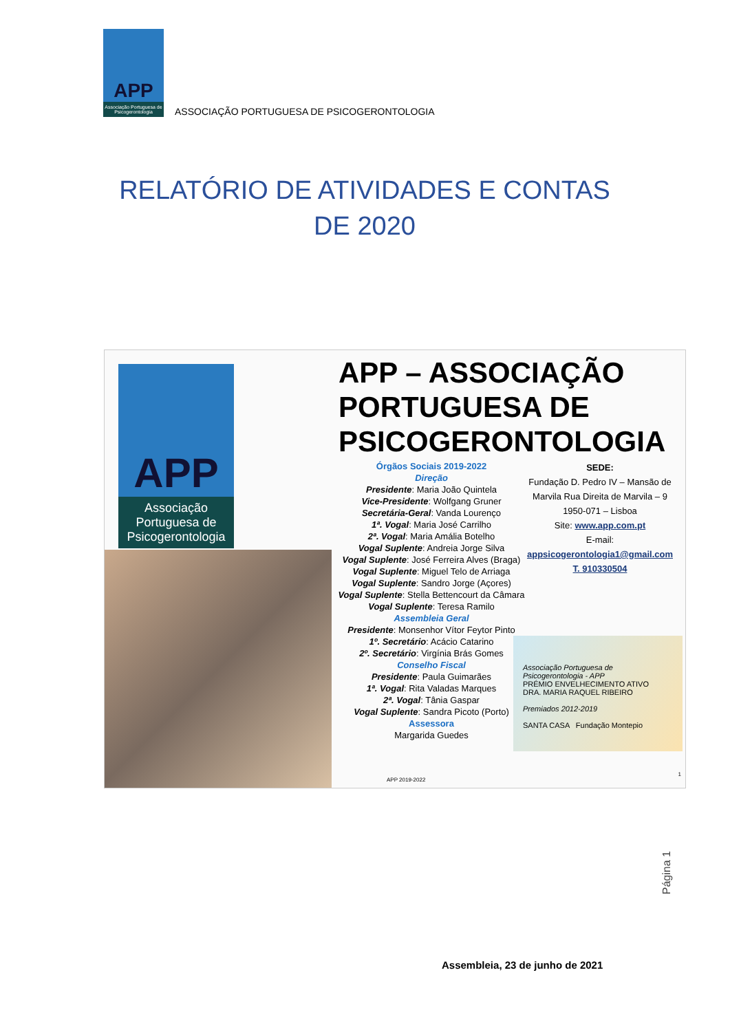APP
Associação Portuguesa de Psicogerontologia
ASSOCIAÇÃO PORTUGUESA DE PSICOGERONTOLOGIA
RELATÓRIO DE ATIVIDADES E CONTAS DE 2020
APP
Associação Portuguesa de Psicogerontologia
APP – ASSOCIAÇÃO
PORTUGUESA DE
PSICOGERONTOLOGIA
Órgãos Sociais 2019-2022
Direção
Presidente: Maria João Quintela
Vice-Presidente: Wolfgang Gruner
Secretária-Geral: Vanda Lourenço
1ª. Vogal: Maria José Carrilho
2ª. Vogal: Maria Amália Botelho
Vogal Suplente: Andreia Jorge Silva
Vogal Suplente: José Ferreira Alves (Braga)
Vogal Suplente: Miguel Telo de Arriaga
Vogal Suplente: Sandro Jorge (Açores)
Vogal Suplente: Stella Bettencourt da Câmara
Vogal Suplente: Teresa Ramilo
Assembleia Geral
Presidente: Monsenhor Vítor Feytor Pinto
1º. Secretário: Acácio Catarino
2º. Secretário: Virgínia Brás Gomes
Conselho Fiscal
Presidente: Paula Guimarães
1ª. Vogal: Rita Valadas Marques
2ª. Vogal: Tânia Gaspar
Vogal Suplente: Sandra Picoto (Porto)
Assessora
Margarida Guedes
SEDE:
Fundação D. Pedro IV – Mansão de Marvila Rua Direita de Marvila – 9
1950-071 – Lisboa
Site: www.app.com.pt
E-mail:
appsicogerontologia1@gmail.com
T. 910330504
Associação Portuguesa de Psicogerontologia - APP
PRÉMIO ENVELHECIMENTO ATIVO
DRA. MARIA RAQUEL RIBEIRO
Premiados 2012-2019
SANTA CASA Fundação Montepio
APP 2019-2022
1
Página 1
Assembleia, 23 de junho de 2021